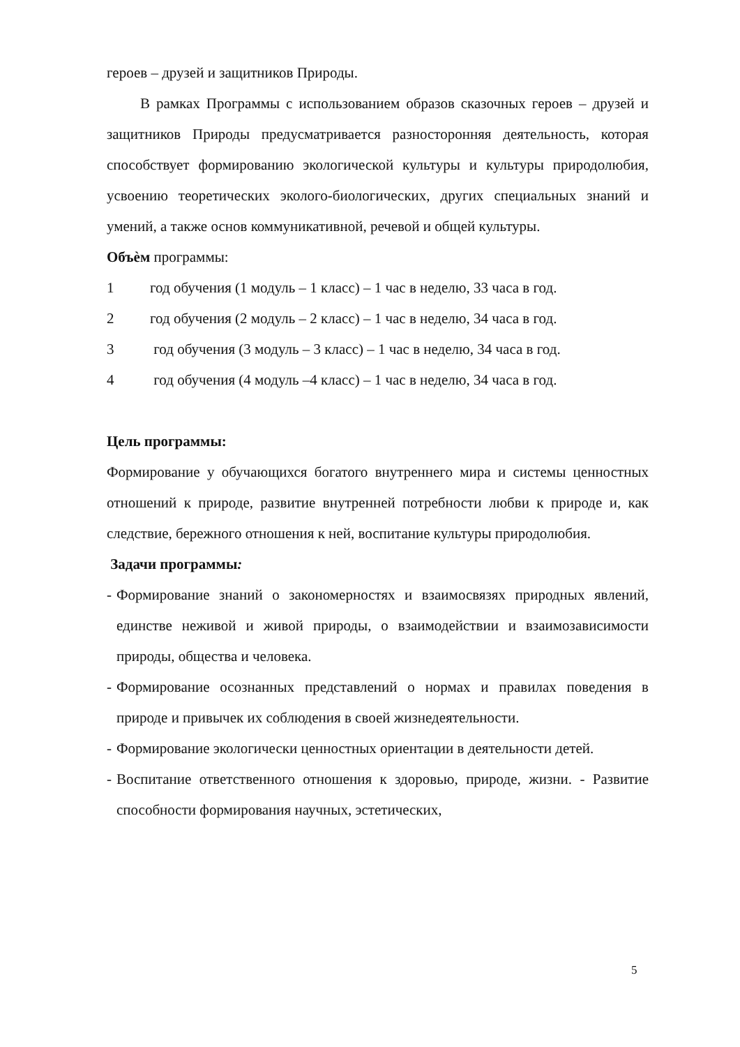героев – друзей и защитников Природы.
В рамках Программы с использованием образов сказочных героев – друзей и защитников Природы предусматривается разносторонняя деятельность, которая способствует формированию экологической культуры и культуры природолюбия, усвоению теоретических эколого-биологических, других специальных знаний и умений, а также основ коммуникативной, речевой и общей культуры.
Объѐм программы:
1 год обучения (1 модуль – 1 класс) – 1 час в неделю, 33 часа в год.
2 год обучения (2 модуль – 2 класс) – 1 час в неделю, 34 часа в год.
3 год обучения (3 модуль – 3 класс) – 1 час в неделю, 34 часа в год.
4 год обучения (4 модуль –4 класс) – 1 час в неделю, 34 часа в год.
Цель программы:
Формирование у обучающихся богатого внутреннего мира и системы ценностных отношений к природе, развитие внутренней потребности любви к природе и, как следствие, бережного отношения к ней, воспитание культуры природолюбия.
Задачи программы:
- Формирование знаний о закономерностях и взаимосвязях природных явлений, единстве неживой и живой природы, о взаимодействии и взаимозависимости природы, общества и человека.
- Формирование осознанных представлений о нормах и правилах поведения в природе и привычек их соблюдения в своей жизнедеятельности.
- Формирование экологически ценностных ориентации в деятельности детей.
- Воспитание ответственного отношения к здоровью, природе, жизни. - Развитие способности формирования научных, эстетических,
5